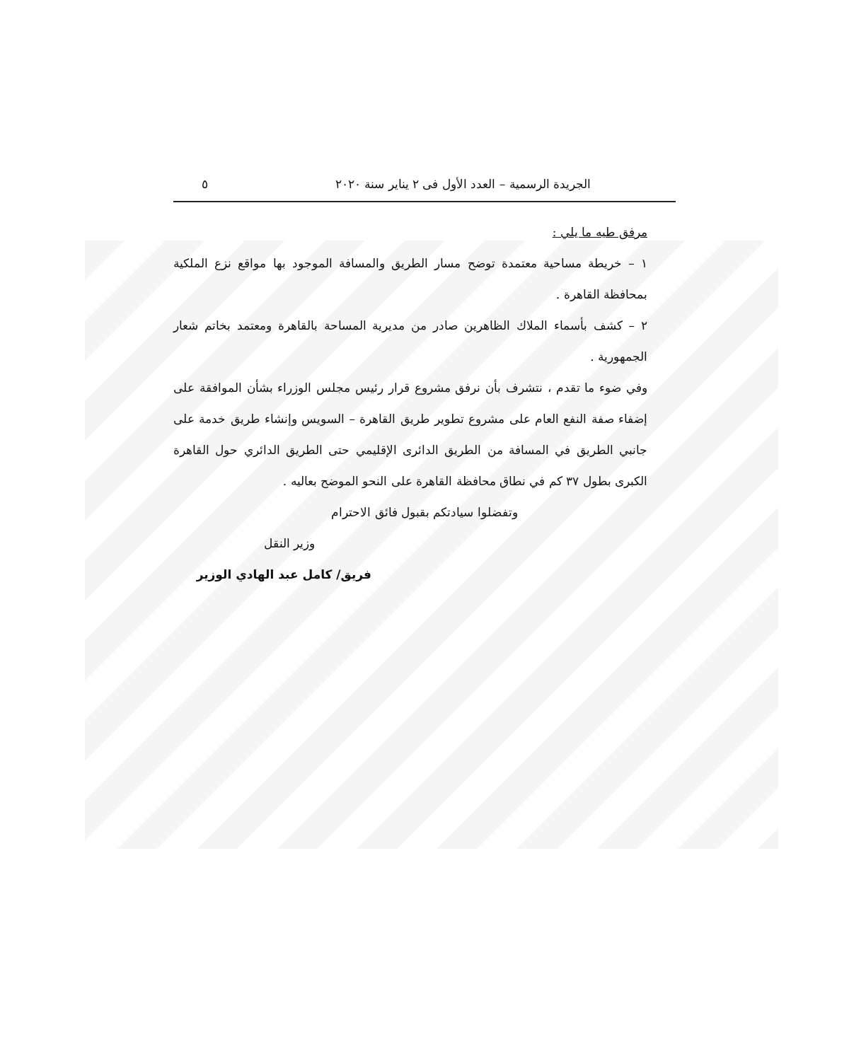الجريدة الرسمية – العدد الأول فى ٢ يناير سنة ٢٠٢٠ ٥
مرفق طيه ما يلي :
١ – خريطة مساحية معتمدة توضح مسار الطريق والمسافة الموجود بها مواقع نزع الملكية بمحافظة القاهرة .
٢ – كشف بأسماء الملاك الظاهرين صادر من مديرية المساحة بالقاهرة ومعتمد بخاتم شعار الجمهورية .
وفي ضوء ما تقدم ، نتشرف بأن نرفق مشروع قرار رئيس مجلس الوزراء بشأن الموافقة على إضفاء صفة النفع العام على مشروع تطوير طريق القاهرة – السويس وإنشاء طريق خدمة على جانبي الطريق في المسافة من الطريق الدائرى الإقليمي حتى الطريق الدائري حول القاهرة الكبرى بطول ٣٧ كم في نطاق محافظة القاهرة على النحو الموضح بعاليه .
وتفضلوا سيادتكم بقبول فائق الاحترام
وزير النقل
فريق/ كامل عبد الهادي الوزير